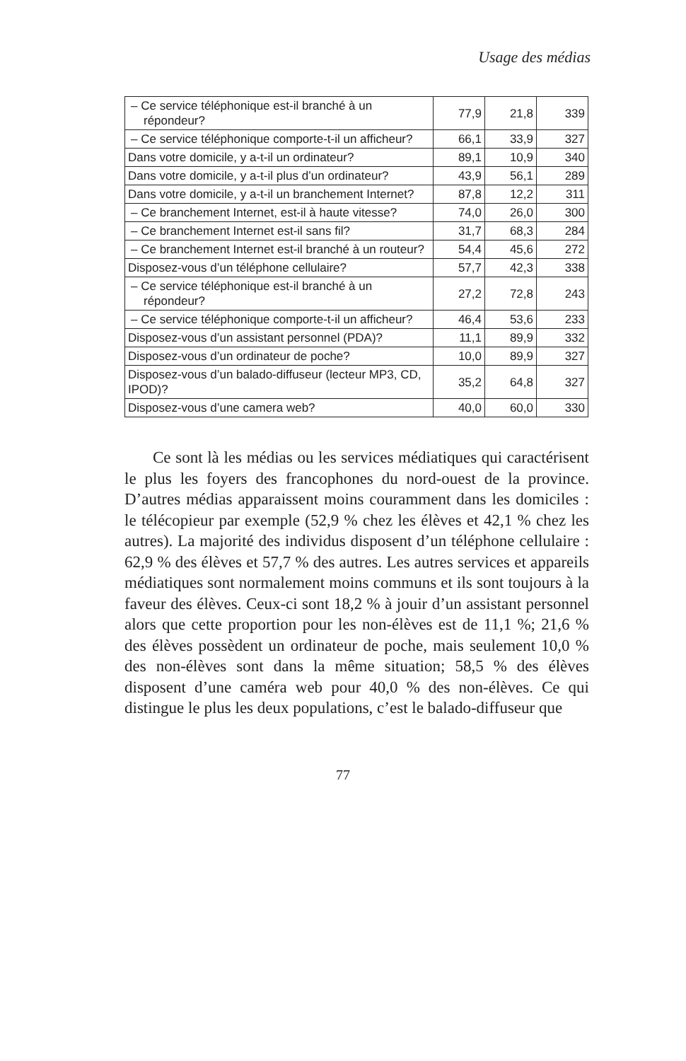Usage des médias
| – Ce service téléphonique est-il branché à un répondeur? | 77,9 | 21,8 | 339 |
| – Ce service téléphonique comporte-t-il un afficheur? | 66,1 | 33,9 | 327 |
| Dans votre domicile, y a-t-il un ordinateur? | 89,1 | 10,9 | 340 |
| Dans votre domicile, y a-t-il plus d’un ordinateur? | 43,9 | 56,1 | 289 |
| Dans votre domicile, y a-t-il un branchement Internet? | 87,8 | 12,2 | 311 |
| – Ce branchement Internet, est-il à haute vitesse? | 74,0 | 26,0 | 300 |
| – Ce branchement Internet est-il sans fil? | 31,7 | 68,3 | 284 |
| – Ce branchement Internet est-il branché à un routeur? | 54,4 | 45,6 | 272 |
| Disposez-vous d’un téléphone cellulaire? | 57,7 | 42,3 | 338 |
| – Ce service téléphonique est-il branché à un répondeur? | 27,2 | 72,8 | 243 |
| – Ce service téléphonique comporte-t-il un afficheur? | 46,4 | 53,6 | 233 |
| Disposez-vous d’un assistant personnel (PDA)? | 11,1 | 89,9 | 332 |
| Disposez-vous d’un ordinateur de poche? | 10,0 | 89,9 | 327 |
| Disposez-vous d’un balado-diffuseur (lecteur MP3, CD, IPOD)? | 35,2 | 64,8 | 327 |
| Disposez-vous d’une camera web? | 40,0 | 60,0 | 330 |
Ce sont là les médias ou les services médiatiques qui caractérisent le plus les foyers des francophones du nord-ouest de la province. D’autres médias apparaissent moins couramment dans les domiciles : le télécopieur par exemple (52,9 % chez les élèves et 42,1 % chez les autres). La majorité des individus disposent d’un téléphone cellulaire : 62,9 % des élèves et 57,7 % des autres. Les autres services et appareils médiatiques sont normalement moins communs et ils sont toujours à la faveur des élèves. Ceux-ci sont 18,2 % à jouir d’un assistant personnel alors que cette proportion pour les non-élèves est de 11,1 %; 21,6 % des élèves possèdent un ordinateur de poche, mais seulement 10,0 % des non-élèves sont dans la même situation; 58,5 % des élèves disposent d’une caméra web pour 40,0 % des non-élèves. Ce qui distingue le plus les deux populations, c’est le balado-diffuseur que
77